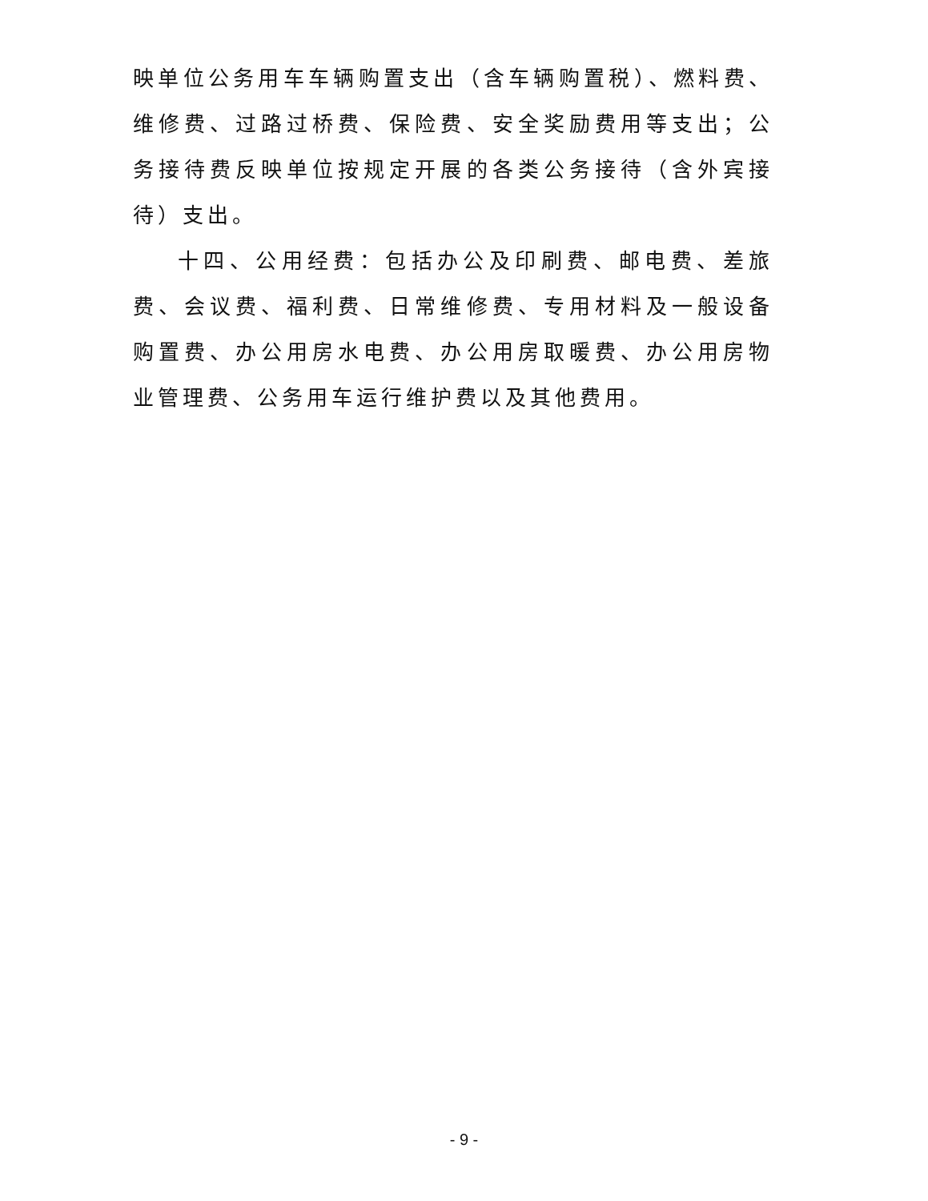映单位公务用车车辆购置支出（含车辆购置税）、燃料费、维修费、过路过桥费、保险费、安全奖励费用等支出；公务接待费反映单位按规定开展的各类公务接待（含外宾接待）支出。
十四、公用经费：包括办公及印刷费、邮电费、差旅费、会议费、福利费、日常维修费、专用材料及一般设备购置费、办公用房水电费、办公用房取暖费、办公用房物业管理费、公务用车运行维护费以及其他费用。
- 9 -